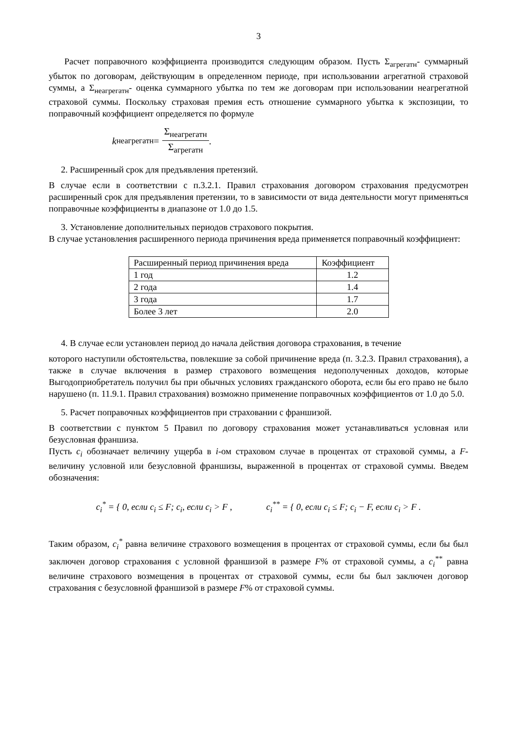3
Расчет поправочного коэффициента производится следующим образом. Пусть Σ<sub>агрегатн</sub>- суммарный убыток по договорам, действующим в определенном периоде, при использовании агрегатной страховой суммы, а Σ<sub>неагрегатн</sub>- оценка суммарного убытка по тем же договорам при использовании неагрегатной страховой суммы. Поскольку страховая премия есть отношение суммарного убытка к экспозиции, то поправочный коэффициент определяется по формуле
k<sub>неагрегатн</sub> = Σ<sub>неагрегатн</sub> Σ<sub>агрегатн</sub> .
2. Расширенный срок для предъявления претензий.
В случае если в соответствии с п.3.2.1. Правил страхования договором страхования предусмотрен расширенный срок для предъявления претензии, то в зависимости от вида деятельности могут применяться поправочные коэффициенты в диапазоне от 1.0 до 1.5.
3. Установление дополнительных периодов страхового покрытия.
В случае установления расширенного периода причинения вреда применяется поправочный коэффициент:
| Расширенный период причинения вреда | Коэффициент |
| --- | --- |
| 1 год | 1.2 |
| 2 года | 1.4 |
| 3 года | 1.7 |
| Более 3 лет | 2.0 |
4. В случае если установлен период до начала действия договора страхования, в течение
которого наступили обстоятельства, повлекшие за собой причинение вреда (п. 3.2.3. Правил страхования), а также в случае включения в размер страхового возмещения недополученных доходов, которые Выгодоприобретатель получил бы при обычных условиях гражданского оборота, если бы его право не было нарушено (п. 11.9.1. Правил страхования) возможно применение поправочных коэффициентов от 1.0 до 5.0.
5. Расчет поправочных коэффициентов при страховании с франшизой.
В соответствии с пунктом 5 Правил по договору страхования может устанавливаться условная или безусловная франшиза.
Пусть c<sub>i</sub> обозначает величину ущерба в i-ом страховом случае в процентах от страховой суммы, а F-величину условной или безусловной франшизы, выраженной в процентах от страховой суммы. Введем обозначения:
c<sub>i</sub><sup>*</sup> = { 0, если c<sub>i</sub> ≤ F; c<sub>i</sub>, если c<sub>i</sub> > F ,
c<sub>i</sub><sup>**</sup> = { 0, если c<sub>i</sub> ≤ F; c<sub>i</sub> − F, если c<sub>i</sub> > F .
Таким образом, c<sub>i</sub><sup>*</sup> равна величине страхового возмещения в процентах от страховой суммы, если бы был заключен договор страхования с условной франшизой в размере F% от страховой суммы, а c<sub>i</sub><sup>**</sup> равна величине страхового возмещения в процентах от страховой суммы, если бы был заключен договор страхования с безусловной франшизой в размере F% от страховой суммы.